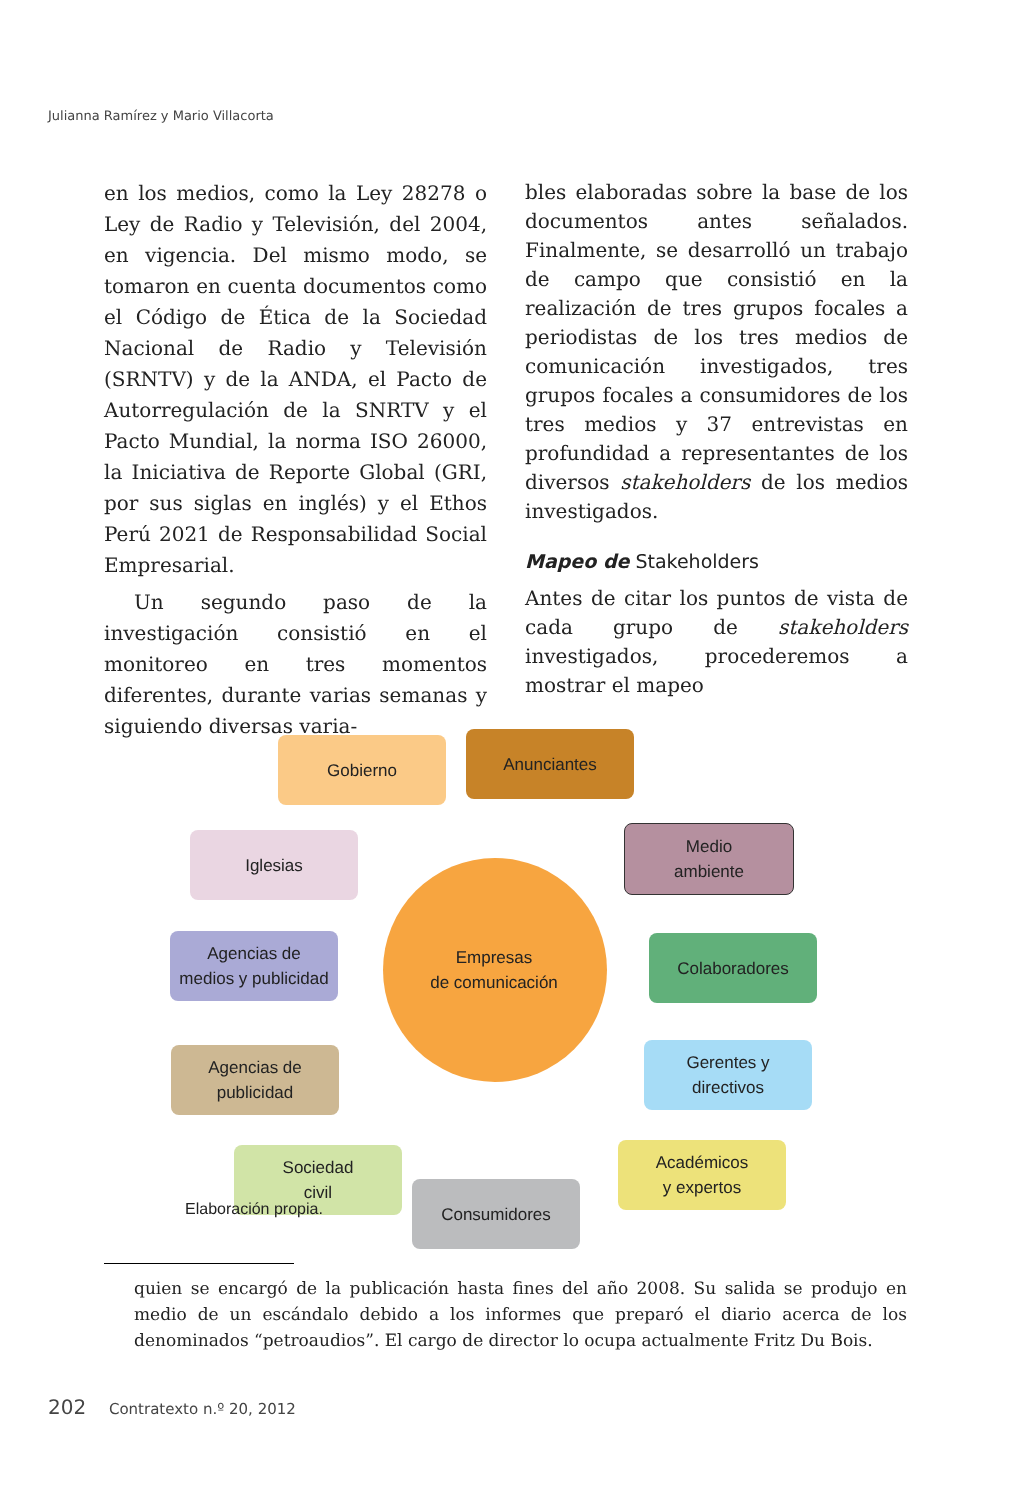Julianna Ramírez y Mario Villacorta
en los medios, como la Ley 28278 o Ley de Radio y Televisión, del 2004, en vigencia. Del mismo modo, se tomaron en cuenta documentos como el Código de Ética de la Sociedad Nacional de Radio y Televisión (SRNTV) y de la ANDA, el Pacto de Autorregulación de la SNRTV y el Pacto Mundial, la norma ISO 26000, la Iniciativa de Reporte Global (GRI, por sus siglas en inglés) y el Ethos Perú 2021 de Responsabilidad Social Empresarial.
Un segundo paso de la investigación consistió en el monitoreo en tres momentos diferentes, durante varias semanas y siguiendo diversas varia-
bles elaboradas sobre la base de los documentos antes señalados. Finalmente, se desarrolló un trabajo de campo que consistió en la realización de tres grupos focales a periodistas de los tres medios de comunicación investigados, tres grupos focales a consumidores de los tres medios y 37 entrevistas en profundidad a representantes de los diversos stakeholders de los medios investigados.
Mapeo de Stakeholders
Antes de citar los puntos de vista de cada grupo de stakeholders investigados, procederemos a mostrar el mapeo
Empresas
de comunicación
Gobierno Anunciantes
Iglesias
Medio
ambiente
Agencias de
medios y publicidad
Colaboradores
Agencias de
publicidad
Gerentes y
directivos
Sociedad
civil
Consumidores
Académicos
y expertos
Elaboración propia.
quien se encargó de la publicación hasta fines del año 2008. Su salida se produjo en medio de un escándalo debido a los informes que preparó el diario acerca de los denominados “petroaudios”. El cargo de director lo ocupa actualmente Fritz Du Bois.
202 Contratexto n.º 20, 2012